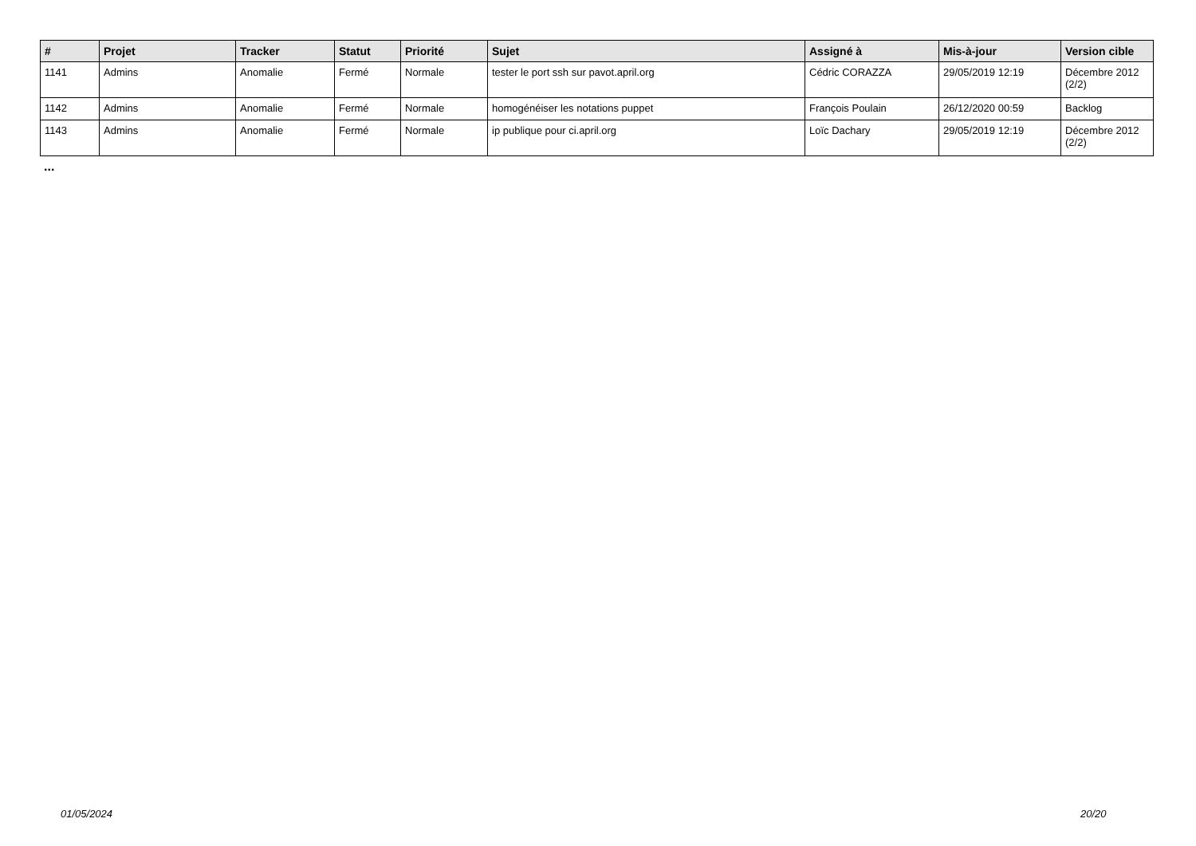| # | Projet | Tracker | Statut | Priorité | Sujet | Assigné à | Mis-à-jour | Version cible |
| --- | --- | --- | --- | --- | --- | --- | --- | --- |
| 1141 | Admins | Anomalie | Fermé | Normale | tester le port ssh sur pavot.april.org | Cédric CORAZZA | 29/05/2019 12:19 | Décembre 2012 (2/2) |
| 1142 | Admins | Anomalie | Fermé | Normale | homogénéiser les notations puppet | François Poulain | 26/12/2020 00:59 | Backlog |
| 1143 | Admins | Anomalie | Fermé | Normale | ip publique pour ci.april.org | Loïc Dachary | 29/05/2019 12:19 | Décembre 2012 (2/2) |
...
01/05/2024 20/20